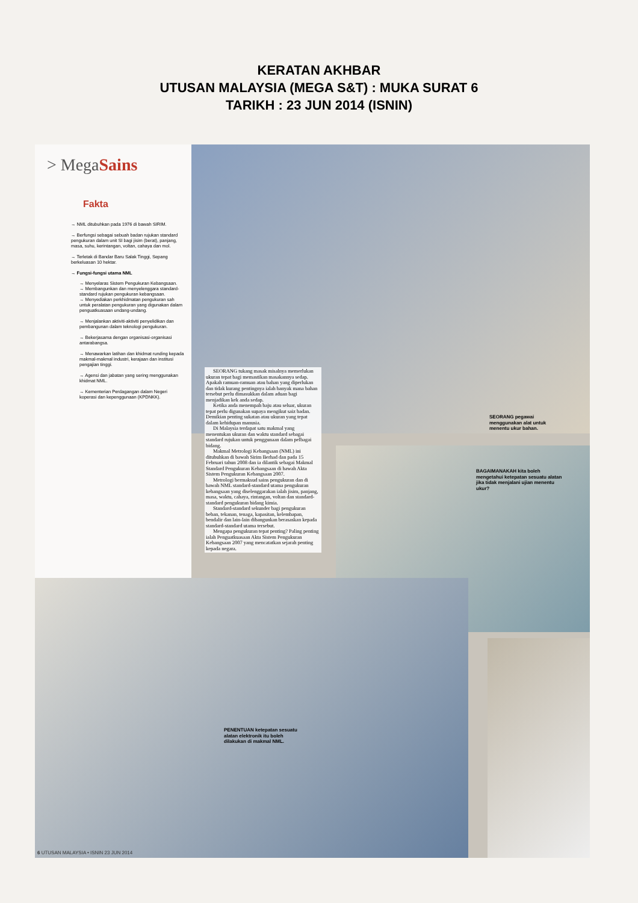KERATAN AKHBAR
UTUSAN MALAYSIA (MEGA S&T) : MUKA SURAT 6
TARIKH : 23 JUN 2014 (ISNIN)
> MegaSains
Fakta
→ NML ditubuhkan pada 1976 di bawah SIRIM.
→ Berfungsi sebagai sebuah badan rujukan standard pengukuran dalam unit SI bagi jisim (berat), panjang, masa, suhu, kerintangan, voltan, cahaya dan mol.
→ Terletak di Bandar Baru Salak Tinggi, Sepang berkeluasan 10 hektar.
→ Fungsi-fungsi utama NML
→ Menyelaras Sistem Pengukuran Kebangsaan.
→ Membangunkan dan menyelenggara standard-standard rujukan pengukuran kebangsaan.
→ Menyediakan perkhidmatan pengukuran sah untuk peralatan pengukuran yang digunakan dalam penguatkuasaan undang-undang.
→ Menjalankan aktiviti-aktiviti penyelidikan dan pembangunan dalam teknologi pengukuran.
→ Bekerjasama dengan organisasi-organisasi antarabangsa.
→ Menawarkan latihan dan khidmat runding kepada makmal-makmal industri, kerajaan dan institusi pengajian tinggi.
→ Agensi dan jabatan yang sering menggunakan khidmat NML.
→ Kementerian Perdagangan dalam Negeri koperasi dan kepenggunaan (KPDNKK).
SEORANG tukang masak misalnya memerlukan ukuran tepat bagi memastikan masakannya sedap. Apakah ramuan-ramuan atau bahan yang diperlukan dan tidak kurang pentingnya ialah banyak mana bahan tersebut perlu dimasukkan dalam aduan bagi menjadikan kek anda sedap.
Ketika anda menempah baju atau seluar, ukuran tepat perlu digunakan supaya mengikut saiz badan. Demikian penting sukatan atau ukuran yang tepat dalam kehidupan manusia.
Di Malaysia terdapat satu makmal yang menentukan ukuran dan waktu standard sebagai standard rujukan untuk penggunaan dalam pelbagai bidang.
Makmal Metrologi Kebangsaan (NML) ini ditubuhkan di bawah Sirim Berhad dan pada 15 Februari tahun 2008 dan ia dilantik sebagai Makmal Standard Pengukuran Kebangsaan di bawah Akta Sistem Pengukuran Kebangsaan 2007.
Metrologi bermaksud sains pengukuran dan di bawah NML standard-standard utama pengukuran kebangsaan yang diselenggarakan ialah jisim, panjang, masa, waktu, cahaya, rintangan, voltan dan standard-standard pengukuran bidang kimia.
Standard-standard sekunder bagi pengukuran beban, tekanan, tenaga, kapasitan, kelembapan, bendalir dan lain-lain dibangunkan berasaskan kepada standard-standard utama tersebut.
Mengapa pengukuran tepat penting? Paling penting ialah Penguatkuasaan Akta Sistem Pengukuran Kebangsaan 2007 yang mencatatkan sejarah penting kepada negara.
SEORANG pegawai menggunakan alat untuk menentu ukur bahan.
BAGAIMANAKAH kita boleh mengetahui ketepatan sesuatu alatan jika tidak menjalani ujian menentu ukur?
PENENTUAN ketepatan sesuatu alatan elektronik itu boleh dilakukan di makmal NML.
6 UTUSAN MALAYSIA • ISNIN 23 JUN 2014